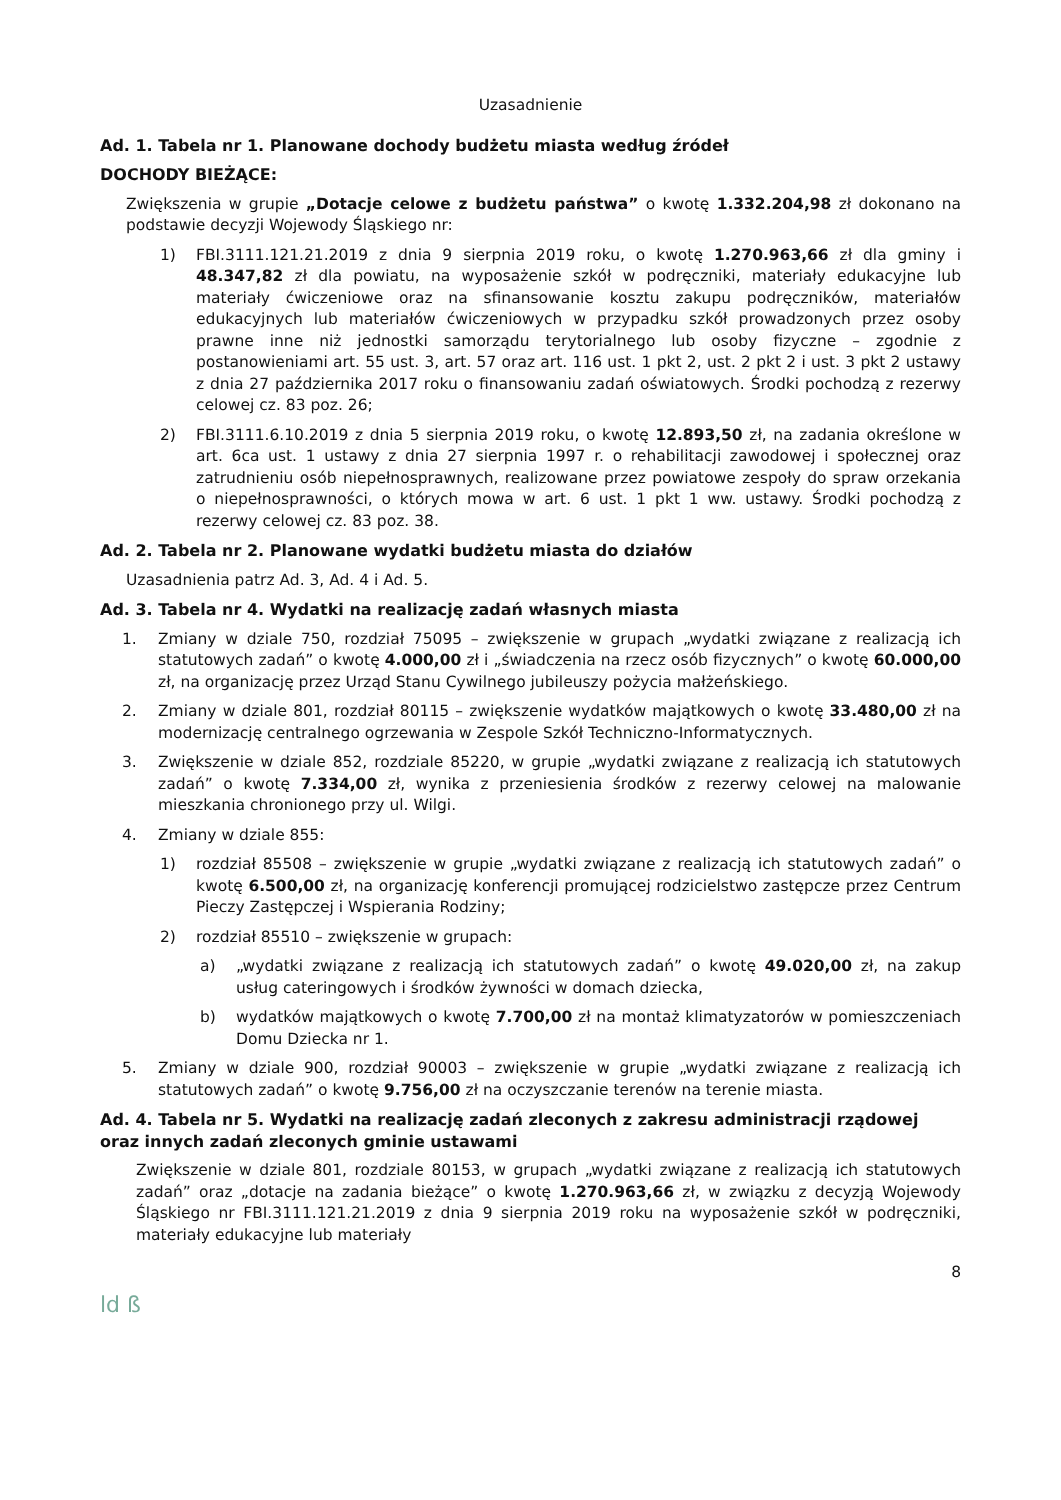Uzasadnienie
Ad. 1. Tabela nr 1. Planowane dochody budżetu miasta według źródeł
DOCHODY BIEŻĄCE:
Zwiększenia w grupie „Dotacje celowe z budżetu państwa” o kwotę 1.332.204,98 zł dokonano na podstawie decyzji Wojewody Śląskiego nr:
1) FBI.3111.121.21.2019 z dnia 9 sierpnia 2019 roku, o kwotę 1.270.963,66 zł dla gminy i 48.347,82 zł dla powiatu, na wyposażenie szkół w podręczniki, materiały edukacyjne lub materiały ćwiczeniowe oraz na sfinansowanie kosztu zakupu podręczników, materiałów edukacyjnych lub materiałów ćwiczeniowych w przypadku szkół prowadzonych przez osoby prawne inne niż jednostki samorządu terytorialnego lub osoby fizyczne – zgodnie z postanowieniami art. 55 ust. 3, art. 57 oraz art. 116 ust. 1 pkt 2, ust. 2 pkt 2 i ust. 3 pkt 2 ustawy z dnia 27 października 2017 roku o finansowaniu zadań oświatowych. Środki pochodzą z rezerwy celowej cz. 83 poz. 26;
2) FBI.3111.6.10.2019 z dnia 5 sierpnia 2019 roku, o kwotę 12.893,50 zł, na zadania określone w art. 6ca ust. 1 ustawy z dnia 27 sierpnia 1997 r. o rehabilitacji zawodowej i społecznej oraz zatrudnieniu osób niepełnosprawnych, realizowane przez powiatowe zespoły do spraw orzekania o niepełnosprawności, o których mowa w art. 6 ust. 1 pkt 1 ww. ustawy. Środki pochodzą z rezerwy celowej cz. 83 poz. 38.
Ad. 2. Tabela nr 2. Planowane wydatki budżetu miasta do działów
Uzasadnienia patrz Ad. 3, Ad. 4 i Ad. 5.
Ad. 3. Tabela nr 4. Wydatki na realizację zadań własnych miasta
1. Zmiany w dziale 750, rozdział 75095 – zwiększenie w grupach „wydatki związane z realizacją ich statutowych zadań” o kwotę 4.000,00 zł i „świadczenia na rzecz osób fizycznych” o kwotę 60.000,00 zł, na organizację przez Urząd Stanu Cywilnego jubileuszy pożycia małżeńskiego.
2. Zmiany w dziale 801, rozdział 80115 – zwiększenie wydatków majątkowych o kwotę 33.480,00 zł na modernizację centralnego ogrzewania w Zespole Szkół Techniczno-Informatycznych.
3. Zwiększenie w dziale 852, rozdziale 85220, w grupie „wydatki związane z realizacją ich statutowych zadań” o kwotę 7.334,00 zł, wynika z przeniesienia środków z rezerwy celowej na malowanie mieszkania chronionego przy ul. Wilgi.
4. Zmiany w dziale 855:
1) rozdział 85508 – zwiększenie w grupie „wydatki związane z realizacją ich statutowych zadań” o kwotę 6.500,00 zł, na organizację konferencji promującej rodzicielstwo zastępcze przez Centrum Pieczy Zastępczej i Wspierania Rodziny;
2) rozdział 85510 – zwiększenie w grupach:
a) „wydatki związane z realizacją ich statutowych zadań” o kwotę 49.020,00 zł, na zakup usług cateringowych i środków żywności w domach dziecka,
b) wydatków majątkowych o kwotę 7.700,00 zł na montaż klimatyzatorów w pomieszczeniach Domu Dziecka nr 1.
5. Zmiany w dziale 900, rozdział 90003 – zwiększenie w grupie „wydatki związane z realizacją ich statutowych zadań” o kwotę 9.756,00 zł na oczyszczanie terenów na terenie miasta.
Ad. 4. Tabela nr 5. Wydatki na realizację zadań zleconych z zakresu administracji rządowej oraz innych zadań zleconych gminie ustawami
Zwiększenie w dziale 801, rozdziale 80153, w grupach „wydatki związane z realizacją ich statutowych zadań” oraz „dotacje na zadania bieżące” o kwotę 1.270.963,66 zł, w związku z decyzją Wojewody Śląskiego nr FBI.3111.121.21.2019 z dnia 9 sierpnia 2019 roku na wyposażenie szkół w podręczniki, materiały edukacyjne lub materiały
8
ld ß